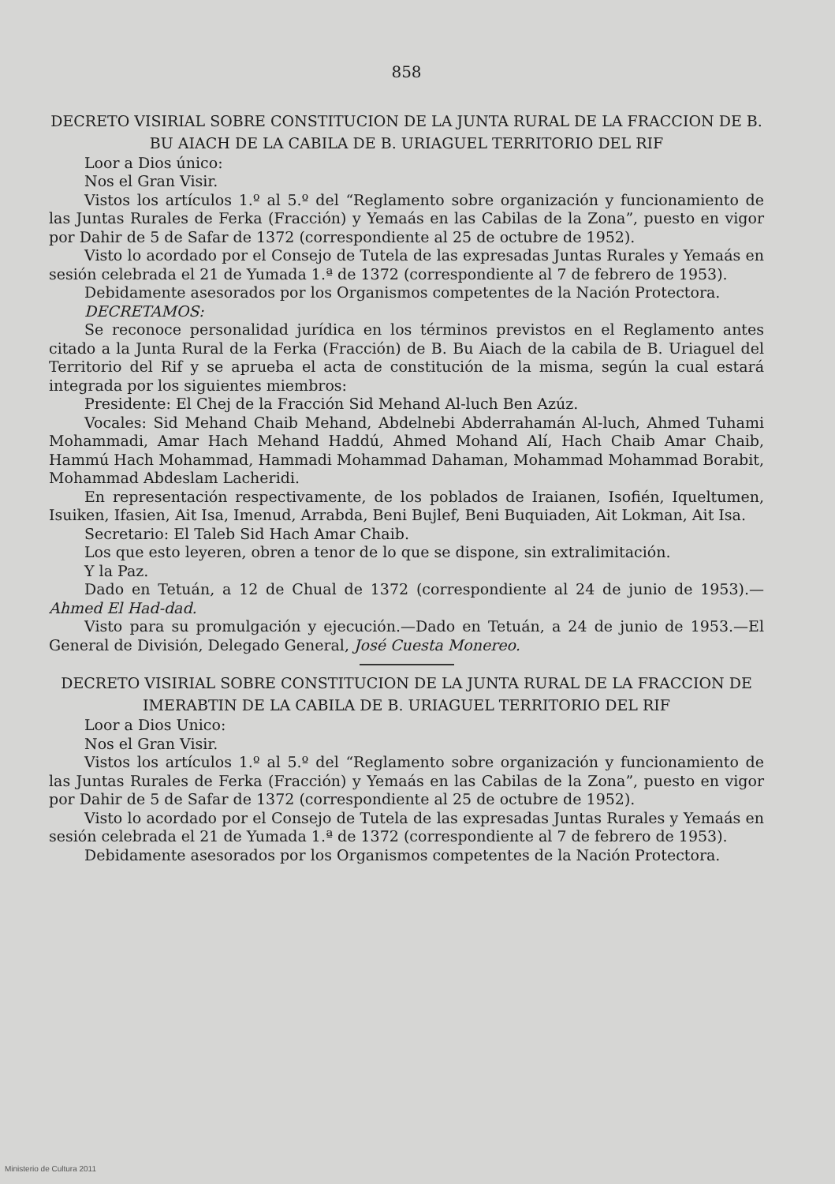858
DECRETO VISIRIAL SOBRE CONSTITUCION DE LA JUNTA RURAL DE LA FRACCION DE B. BU AIACH DE LA CABILA DE B. URIAGUEL TERRITORIO DEL RIF
Loor a Dios único:
Nos el Gran Visir.
Vistos los artículos 1.º al 5.º del “Reglamento sobre organización y funcionamiento de las Juntas Rurales de Ferka (Fracción) y Yemaás en las Cabilas de la Zona”, puesto en vigor por Dahir de 5 de Safar de 1372 (correspondiente al 25 de octubre de 1952).
Visto lo acordado por el Consejo de Tutela de las expresadas Juntas Rurales y Yemaás en sesión celebrada el 21 de Yumada 1.ª de 1372 (correspondiente al 7 de febrero de 1953).
Debidamente asesorados por los Organismos competentes de la Nación Protectora.
DECRETAMOS:
Se reconoce personalidad jurídica en los términos previstos en el Reglamento antes citado a la Junta Rural de la Ferka (Fracción) de B. Bu Aiach de la cabila de B. Uriaguel del Territorio del Rif y se aprueba el acta de constitución de la misma, según la cual estará integrada por los siguientes miembros:
Presidente: El Chej de la Fracción Sid Mehand Al-luch Ben Azúz.
Vocales: Sid Mehand Chaib Mehand, Abdelnebi Abderrahamán Al-luch, Ahmed Tuhami Mohammadi, Amar Hach Mehand Haddú, Ahmed Mohand Alí, Hach Chaib Amar Chaib, Hammú Hach Mohammad, Hammadi Mohammad Dahaman, Mohammad Mohammad Borabit, Mohammad Abdeslam Lacheridi.
En representación respectivamente, de los poblados de Iraianen, Isofién, Iqueltumen, Isuiken, Ifasien, Ait Isa, Imenud, Arrabda, Beni Bujlef, Beni Buquiaden, Ait Lokman, Ait Isa.
Secretario: El Taleb Sid Hach Amar Chaib.
Los que esto leyeren, obren a tenor de lo que se dispone, sin extralimitación.
Y la Paz.
Dado en Tetuán, a 12 de Chual de 1372 (correspondiente al 24 de junio de 1953).—Ahmed El Had-dad.
Visto para su promulgación y ejecución.—Dado en Tetuán, a 24 de junio de 1953.—El General de División, Delegado General, José Cuesta Monereo.
DECRETO VISIRIAL SOBRE CONSTITUCION DE LA JUNTA RURAL DE LA FRACCION DE IMERABTIN DE LA CABILA DE B. URIAGUEL TERRITORIO DEL RIF
Loor a Dios Unico:
Nos el Gran Visir.
Vistos los artículos 1.º al 5.º del “Reglamento sobre organización y funcionamiento de las Juntas Rurales de Ferka (Fracción) y Yemaás en las Cabilas de la Zona”, puesto en vigor por Dahir de 5 de Safar de 1372 (correspondiente al 25 de octubre de 1952).
Visto lo acordado por el Consejo de Tutela de las expresadas Juntas Rurales y Yemaás en sesión celebrada el 21 de Yumada 1.ª de 1372 (correspondiente al 7 de febrero de 1953).
Debidamente asesorados por los Organismos competentes de la Nación Protectora.
Ministerio de Cultura 2011